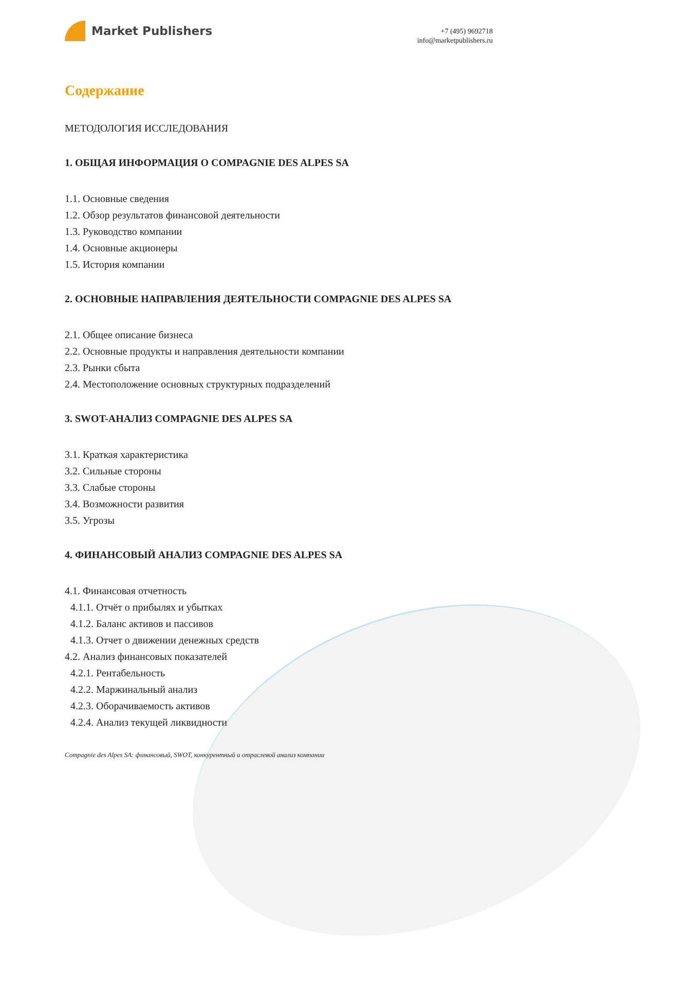Market Publishers
+7 (495) 9692718
info@marketpublishers.ru
Содержание
МЕТОДОЛОГИЯ ИССЛЕДОВАНИЯ
1. ОБЩАЯ ИНФОРМАЦИЯ О COMPAGNIE DES ALPES SA
1.1. Основные сведения
1.2. Обзор результатов финансовой деятельности
1.3. Руководство компании
1.4. Основные акционеры
1.5. История компании
2. ОСНОВНЫЕ НАПРАВЛЕНИЯ ДЕЯТЕЛЬНОСТИ COMPAGNIE DES ALPES SA
2.1. Общее описание бизнеса
2.2. Основные продукты и направления деятельности компании
2.3. Рынки сбыта
2.4. Местоположение основных структурных подразделений
3. SWOT-АНАЛИЗ COMPAGNIE DES ALPES SA
3.1. Краткая характеристика
3.2. Сильные стороны
3.3. Слабые стороны
3.4. Возможности развития
3.5. Угрозы
4. ФИНАНСОВЫЙ АНАЛИЗ COMPAGNIE DES ALPES SA
4.1. Финансовая отчетность
4.1.1. Отчёт о прибылях и убытках
4.1.2. Баланс активов и пассивов
4.1.3. Отчет о движении денежных средств
4.2. Анализ финансовых показателей
4.2.1. Рентабельность
4.2.2. Маржинальный анализ
4.2.3. Оборачиваемость активов
4.2.4. Анализ текущей ликвидности
Compagnie des Alpes SA: финансовый, SWOT, конкурентный и отраслевой анализ компании